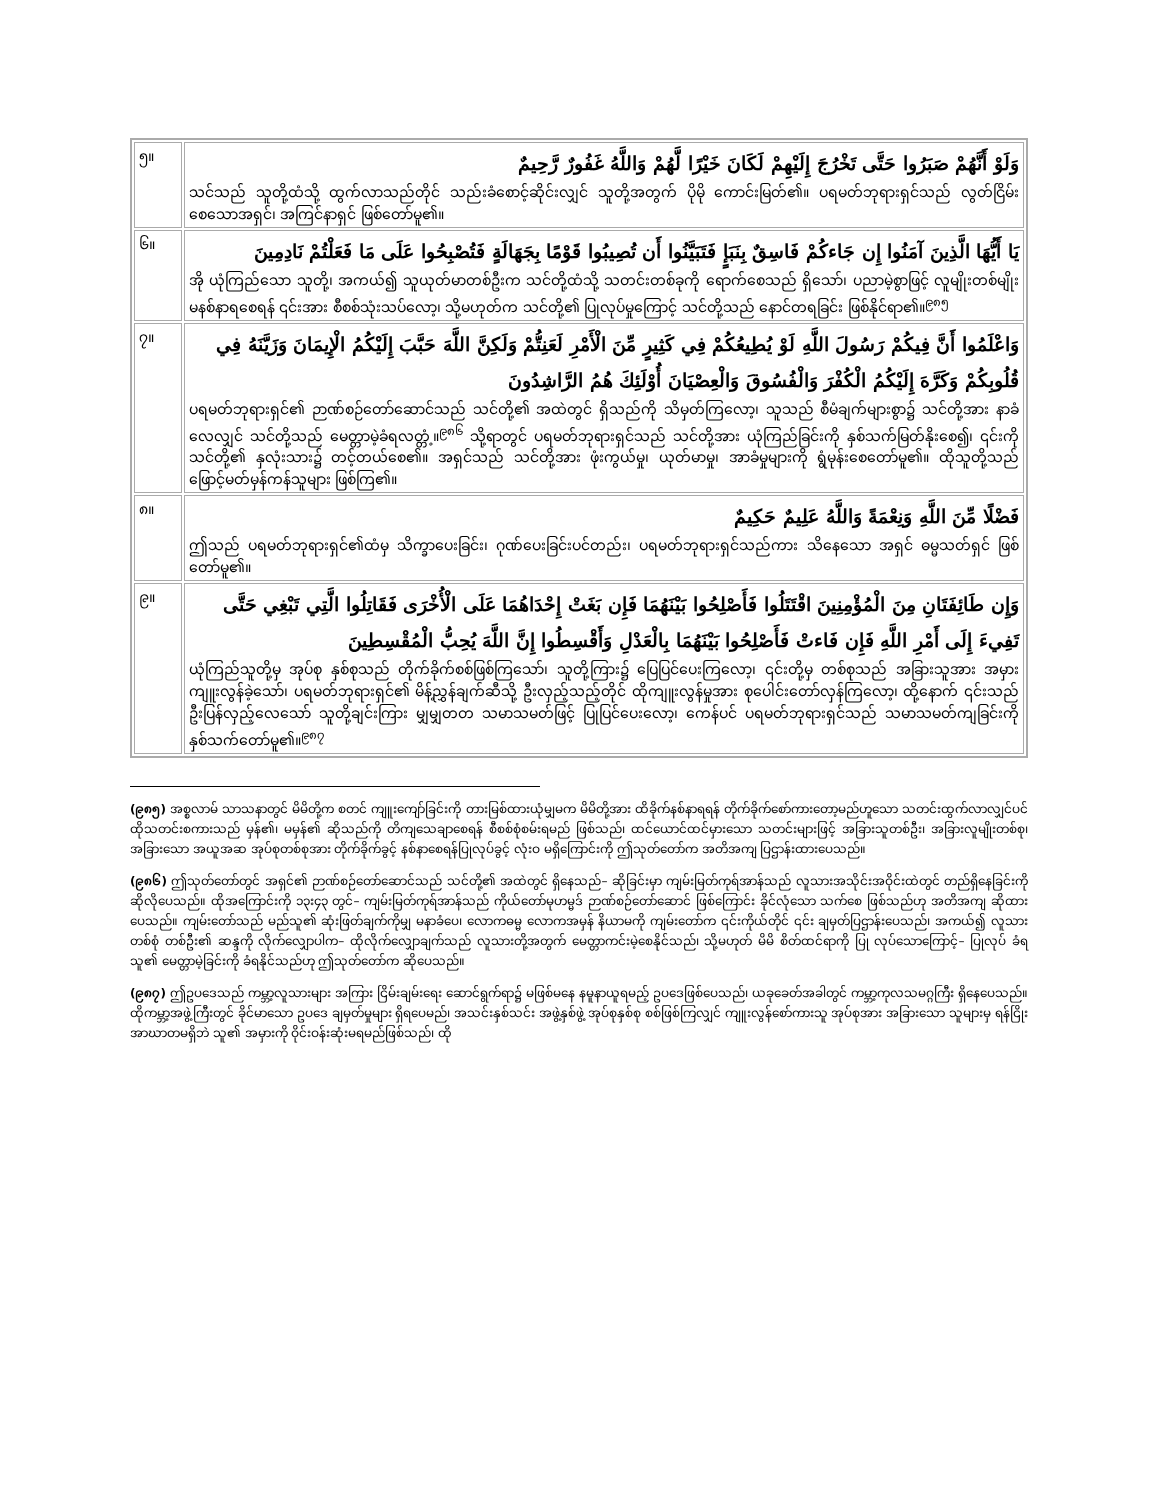| ၅။ | وَلَوْ أَنَّهُمْ صَبَرُوا حَتَّى تَخْرُجَ إِلَيْهِمْ لَكَانَ خَيْرًا لَّهُمْ وَاللَّهُ غَفُورٌ رَّحِيمٌ သင်သည် သူတို့ထံသို့ ထွက်လာသည်တိုင် သည်းခံစောင့်ဆိုင်းလျှင် သူတို့အတွက် ပိုမို ကောင်းမြတ်၏။ ပရမတ်ဘုရားရှင်သည် လွတ်ငြိမ်းစေသောအရှင်၊ အကြင်နာရှင် ဖြစ်တော်မူ၏။ |
| ၆။ | يَا أَيُّهَا الَّذِينَ آمَنُوا إِن جَاءكُمْ فَاسِقٌ بِنَبَإٍ فَتَبَيَّنُوا أَن تُصِيبُوا قَوْمًا بِجَهَالَةٍ فَتُصْبِحُوا عَلَى مَا فَعَلْتُمْ نَادِمِينَ အို ယုံကြည်သော သူတို့၊ အကယ်၍ သူယုတ်မာတစ်ဦးက သင်တို့ထံသို့ သတင်းတစ်ခုကို ရောက်စေသည် ရှိသော်၊ ပညာမဲ့စွာဖြင့် လူမျိုးတစ်မျိုး မနစ်နာရစေရန် ၎င်းအား စီစစ်သုံးသပ်လော့၊ သို့မဟုတ်က သင်တို့၏ ပြုလုပ်မှုကြောင့် သင်တို့သည် နောင်တရခြင်း ဖြစ်နိုင်ရာ၏။<sup>၉၈၅</sup> |
| ၇။ | وَاعْلَمُوا أَنَّ فِيكُمْ رَسُولَ اللَّهِ لَوْ يُطِيعُكُمْ فِي كَثِيرٍ مِّنَ الْأَمْرِ لَعَنِتُّمْ وَلَكِنَّ اللَّهَ حَبَّبَ إِلَيْكُمُ الْإِيمَانَ وَزَيَّنَهُ فِي قُلُوبِكُمْ وَكَرَّهَ إِلَيْكُمُ الْكُفْرَ وَالْفُسُوقَ وَالْعِصْيَانَ أُوْلَئِكَ هُمُ الرَّاشِدُونَ ပရမတ်ဘုရားရှင်၏ ဉာဏ်စဉ်တော်ဆောင်သည် သင်တို့၏ အထဲတွင် ရှိသည်ကို သိမှတ်ကြလော့၊ သူသည် စီမံချက်များစွာ၌ သင်တို့အား နာခံလေလျှင် သင်တို့သည် မေတ္တာမဲ့ခံရလတ္တံ့။<sup>၉၈၆</sup> သို့ရာတွင် ပရမတ်ဘုရားရှင်သည် သင်တို့အား ယုံကြည်ခြင်းကို နှစ်သက်မြတ်နိုးစေ၍၊ ၎င်းကို သင်တို့၏ နှလုံးသား၌ တင့်တယ်စေ၏။ အရှင်သည် သင်တို့အား ဖုံးကွယ်မှု၊ ယုတ်မာမှု၊ အာခံမှုများကို ရွံမုန်းစေတော်မူ၏။ ထိုသူတို့သည် ဖြောင့်မတ်မှန်ကန်သူများ ဖြစ်ကြ၏။ |
| ၈။ | فَضْلًا مِّنَ اللَّهِ وَنِعْمَةً وَاللَّهُ عَلِيمٌ حَكِيمٌ ဤသည် ပရမတ်ဘုရားရှင်၏ထံမှ သိက္ခာပေးခြင်း၊ ဂုဏ်ပေးခြင်းပင်တည်း၊ ပရမတ်ဘုရားရှင်သည်ကား သိနေသော အရှင် ဓမ္မသတ်ရှင် ဖြစ်တော်မူ၏။ |
| ၉။ | وَإِن طَائِفَتَانِ مِنَ الْمُؤْمِنِينَ اقْتَتَلُوا فَأَصْلِحُوا بَيْنَهُمَا فَإِن بَغَتْ إِحْدَاهُمَا عَلَى الْأُخْرَى فَقَاتِلُوا الَّتِي تَبْغِي حَتَّى تَفِيءَ إِلَى أَمْرِ اللَّهِ فَإِن فَاءتْ فَأَصْلِحُوا بَيْنَهُمَا بِالْعَدْلِ وَأَقْسِطُوا إِنَّ اللَّهَ يُحِبُّ الْمُقْسِطِينَ ယုံကြည်သူတို့မှ အုပ်စု နှစ်စုသည် တိုက်ခိုက်စစ်ဖြစ်ကြသော်၊ သူတို့ကြား၌ ပြေပြင်ပေးကြလော့၊ ၎င်းတို့မှ တစ်စုသည် အခြားသူအား အမှားကျူးလွန်ခဲ့သော်၊ ပရမတ်ဘုရားရှင်၏ မိန့်ညွှန်ချက်ဆီသို့ ဦးလှည့်သည့်တိုင် ထိုကျူးလွန်မှုအား စုပေါင်းတော်လှန်ကြလော့၊ ထို့နောက် ၎င်းသည် ဦးပြန်လှည့်လေသော် သူတို့ချင်းကြား မျှမျှတတ သမာသမတ်ဖြင့် ပြုပြင်ပေးလော့၊ ကေန်ပင် ပရမတ်ဘုရားရှင်သည် သမာသမတ်ကျခြင်းကို နှစ်သက်တော်မူ၏။<sup>၉၈၇</sup> |
(၉၈၅) အစ္စလာမ် သာသနာတွင် မိမိတို့က စတင် ကျူးကျော်ခြင်းကို တားမြစ်ထားယုံမျှမက မိမိတို့အား ထိခိုက်နစ်နာရရန် တိုက်ခိုက်စော်ကားတော့မည်ဟူသော သတင်းထွက်လာလျှင်ပင် ထိုသတင်းစကားသည် မှန်၏၊ မမှန်၏ ဆိုသည်ကို တိကျသေချာစေရန် စီစစ်စုံစမ်းရမည် ဖြစ်သည်၊ ထင်ယောင်ထင်မှားသော သတင်းများဖြင့် အခြားသူတစ်ဦး၊ အခြားလူမျိုးတစ်စု၊ အခြားသော အယူအဆ အုပ်စုတစ်စုအား တိုက်ခိုက်ခွင့် နစ်နာစေရန်ပြုလုပ်ခွင့် လုံးဝ မရှိကြောင်းကို ဤသုတ်တော်က အတိအကျ ပြဌာန်းထားပေသည်။
(၉၈၆) ဤသုတ်တော်တွင် အရှင်၏ ဉာဏ်စဉ်တော်ဆောင်သည် သင်တို့၏ အထဲတွင် ရှိနေသည်– ဆိုခြင်းမှာ ကျမ်းမြတ်ကုရ်အာန်သည် လူသားအသိုင်းအဝိုင်းထဲတွင် တည်ရှိနေခြင်းကို ဆိုလိုပေသည်။ ထိုအကြောင်းကို ၁၃း၄၃ တွင်– ကျမ်းမြတ်ကုရ်အာန်သည် ကိုယ်တော်မုဟမ္မဒ် ဉာဏ်စဉ်တော်ဆောင် ဖြစ်ကြောင်း ခိုင်လုံသော သက်စေ ဖြစ်သည်ဟု အတိအကျ ဆိုထားပေသည်။ ကျမ်းတော်သည် မည်သူ၏ ဆုံးဖြတ်ချက်ကိုမျှ မနာခံပေ၊ လောကဓမ္မ လောကအမှန် နိယာမကို ကျမ်းတော်က ၎င်းကိုယ်တိုင် ၎င်း ချမှတ်ပြဌာန်းပေသည်၊ အကယ်၍ လူသားတစ်စုံ တစ်ဦး၏ ဆန္ဒကို လိုက်လျှောပါက– ထိုလိုက်လျှောချက်သည် လူသားတို့အတွက် မေတ္တာကင်းမဲ့စေနိုင်သည်၊ သို့မဟုတ် မိမိ စိတ်ထင်ရာကို ပြု လုပ်သောကြောင့်– ပြုလုပ် ခံရသူ၏ မေတ္တာမဲ့ခြင်းကို ခံရနိုင်သည်ဟု ဤသုတ်တော်က ဆိုပေသည်။
(၉၈၇) ဤဥပဒေသည် ကမ္ဘာ့လူသားများ အကြား ငြိမ်းချမ်းရေး ဆောင်ရွက်ရာ၌ မဖြစ်မနေ နမူနာယူရမည့် ဥပဒေဖြစ်ပေသည်၊ ယခုခေတ်အခါတွင် ကမ္ဘာ့ကုလသမဂ္ဂကြီး ရှိနေပေသည်။ ထိုကမ္ဘာ့အဖွဲ့ကြီးတွင် ခိုင်မာသော ဥပဒေ ချမှတ်မှုများ ရှိရပေမည်၊ အသင်းနှစ်သင်း အဖွဲ့နှစ်ဖွဲ့ အုပ်စုနှစ်စု စစ်ဖြစ်ကြလျှင် ကျူးလွန်စော်ကားသူ အုပ်စုအား အခြားသော သူများမှ ရန်ငြိုး အာဃာတမရှိဘဲ သူ၏ အမှားကို ဝိုင်းဝန်းဆုံးမရမည်ဖြစ်သည်၊ ထို